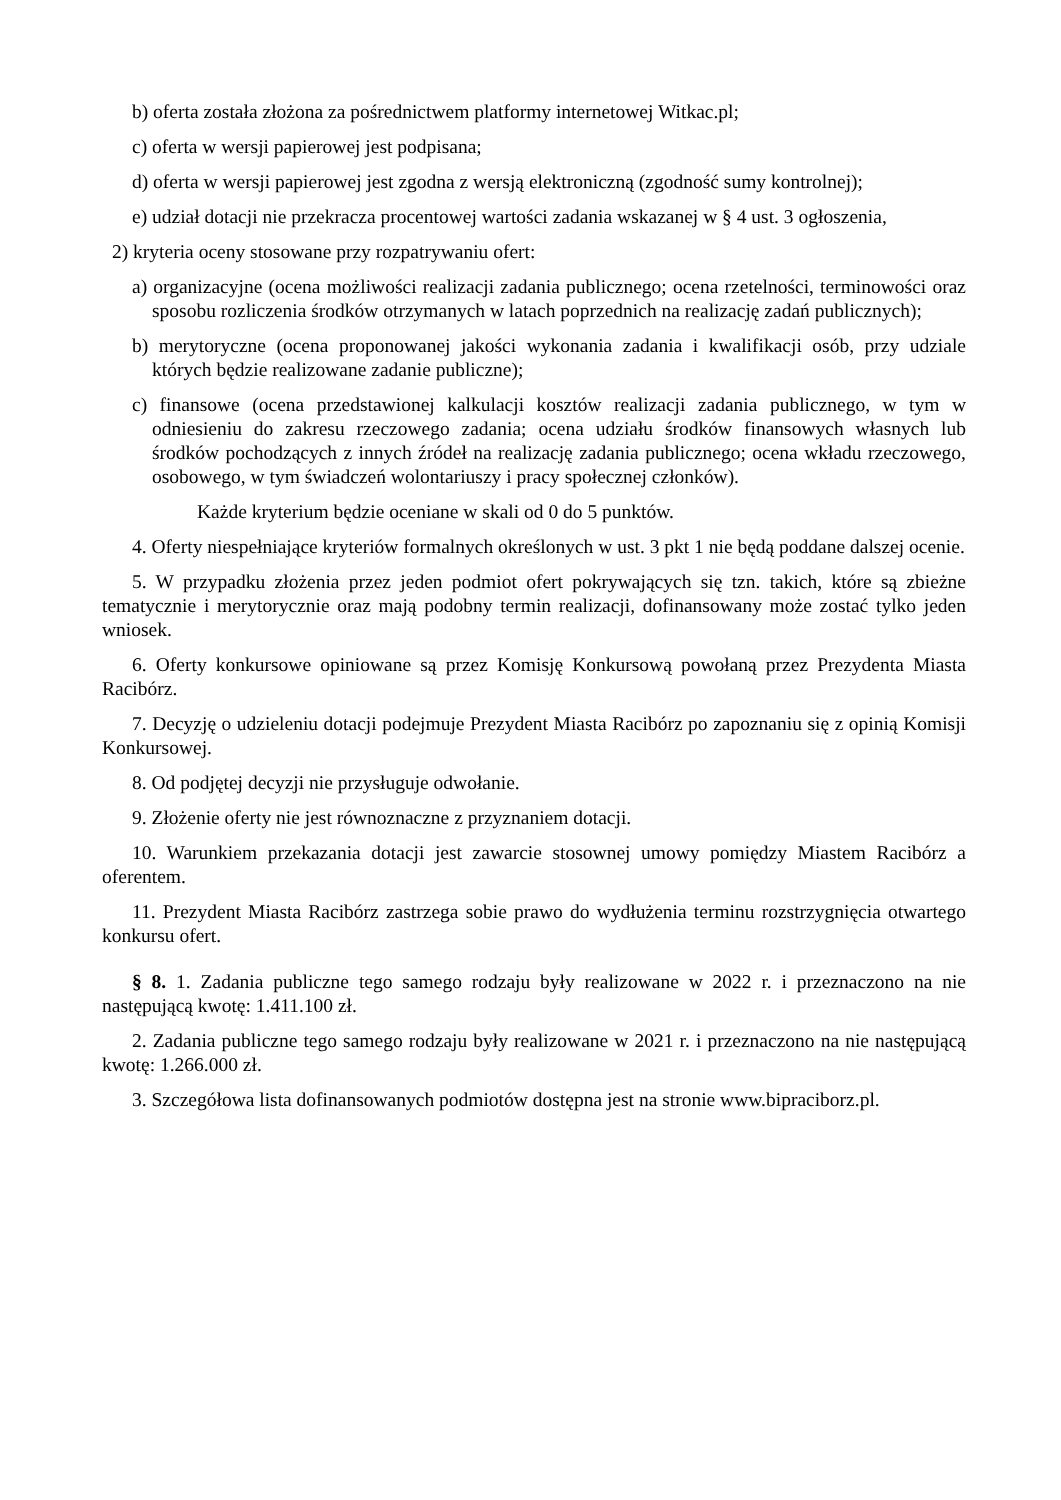b) oferta została złożona za pośrednictwem platformy internetowej Witkac.pl;
c) oferta w wersji papierowej jest podpisana;
d) oferta w wersji papierowej jest zgodna z wersją elektroniczną (zgodność sumy kontrolnej);
e) udział dotacji nie przekracza procentowej wartości zadania wskazanej w § 4 ust. 3 ogłoszenia,
2) kryteria oceny stosowane przy rozpatrywaniu ofert:
a) organizacyjne (ocena możliwości realizacji zadania publicznego; ocena rzetelności, terminowości oraz sposobu rozliczenia środków otrzymanych w latach poprzednich na realizację zadań publicznych);
b) merytoryczne (ocena proponowanej jakości wykonania zadania i kwalifikacji osób, przy udziale których będzie realizowane zadanie publiczne);
c) finansowe (ocena przedstawionej kalkulacji kosztów realizacji zadania publicznego, w tym w odniesieniu do zakresu rzeczowego zadania; ocena udziału środków finansowych własnych lub środków pochodzących z innych źródeł na realizację zadania publicznego; ocena wkładu rzeczowego, osobowego, w tym świadczeń wolontariuszy i pracy społecznej członków).
Każde kryterium będzie oceniane w skali od 0 do 5 punktów.
4. Oferty niespełniające kryteriów formalnych określonych w ust. 3 pkt 1 nie będą poddane dalszej ocenie.
5. W przypadku złożenia przez jeden podmiot ofert pokrywających się tzn. takich, które są zbieżne tematycznie i merytorycznie oraz mają podobny termin realizacji, dofinansowany może zostać tylko jeden wniosek.
6. Oferty konkursowe opiniowane są przez Komisję Konkursową powołaną przez Prezydenta Miasta Racibórz.
7. Decyzję o udzieleniu dotacji podejmuje Prezydent Miasta Racibórz po zapoznaniu się z opinią Komisji Konkursowej.
8. Od podjętej decyzji nie przysługuje odwołanie.
9. Złożenie oferty nie jest równoznaczne z przyznaniem dotacji.
10. Warunkiem przekazania dotacji jest zawarcie stosownej umowy pomiędzy Miastem Racibórz a oferentem.
11. Prezydent Miasta Racibórz zastrzega sobie prawo do wydłużenia terminu rozstrzygnięcia otwartego konkursu ofert.
§ 8. 1. Zadania publiczne tego samego rodzaju były realizowane w 2022 r. i przeznaczono na nie następującą kwotę: 1.411.100 zł.
2. Zadania publiczne tego samego rodzaju były realizowane w 2021 r. i przeznaczono na nie następującą kwotę: 1.266.000 zł.
3. Szczegółowa lista dofinansowanych podmiotów dostępna jest na stronie www.bipraciborz.pl.